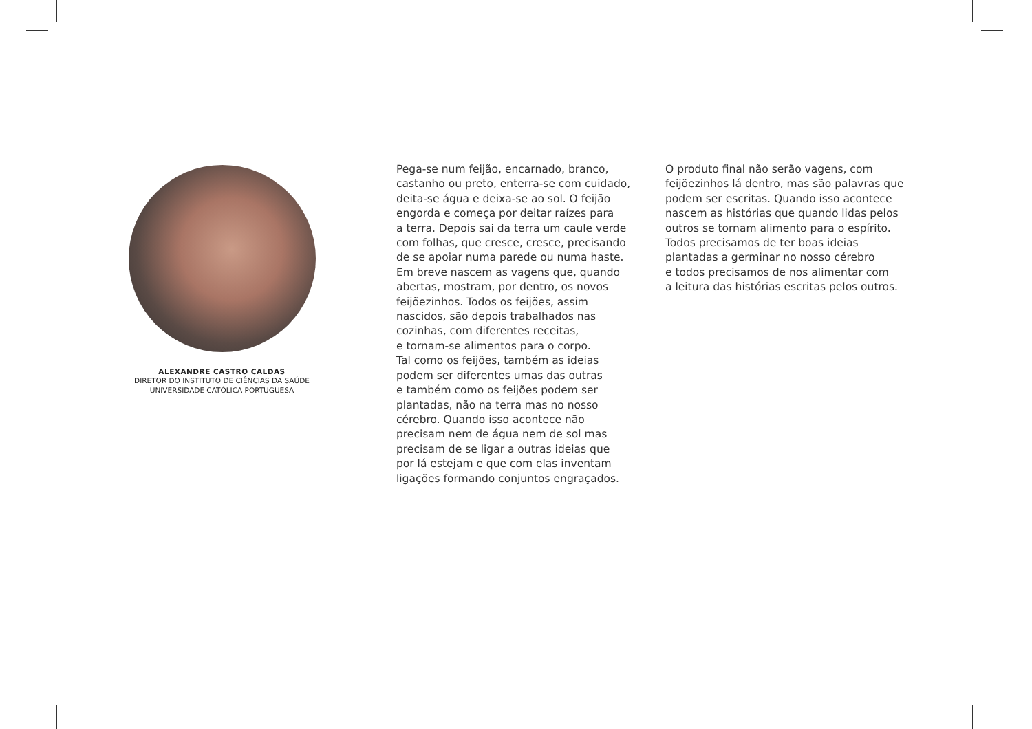ALEXANDRE CASTRO CALDAS
DIRETOR DO INSTITUTO DE CIÊNCIAS DA SAÚDE
UNIVERSIDADE CATÓLICA PORTUGUESA
Pega-se num feijão, encarnado, branco,
castanho ou preto, enterra-se com cuidado,
deita-se água e deixa-se ao sol. O feijão
engorda e começa por deitar raízes para
a terra. Depois sai da terra um caule verde
com folhas, que cresce, cresce, precisando
de se apoiar numa parede ou numa haste.
Em breve nascem as vagens que, quando
abertas, mostram, por dentro, os novos
feijõezinhos. Todos os feijões, assim
nascidos, são depois trabalhados nas
cozinhas, com diferentes receitas,
e tornam-se alimentos para o corpo.
Tal como os feijões, também as ideias
podem ser diferentes umas das outras
e também como os feijões podem ser
plantadas, não na terra mas no nosso
cérebro. Quando isso acontece não
precisam nem de água nem de sol mas
precisam de se ligar a outras ideias que
por lá estejam e que com elas inventam
ligações formando conjuntos engraçados.
O produto final não serão vagens, com
feijõezinhos lá dentro, mas são palavras que
podem ser escritas. Quando isso acontece
nascem as histórias que quando lidas pelos
outros se tornam alimento para o espírito.
Todos precisamos de ter boas ideias
plantadas a germinar no nosso cérebro
e todos precisamos de nos alimentar com
a leitura das histórias escritas pelos outros.